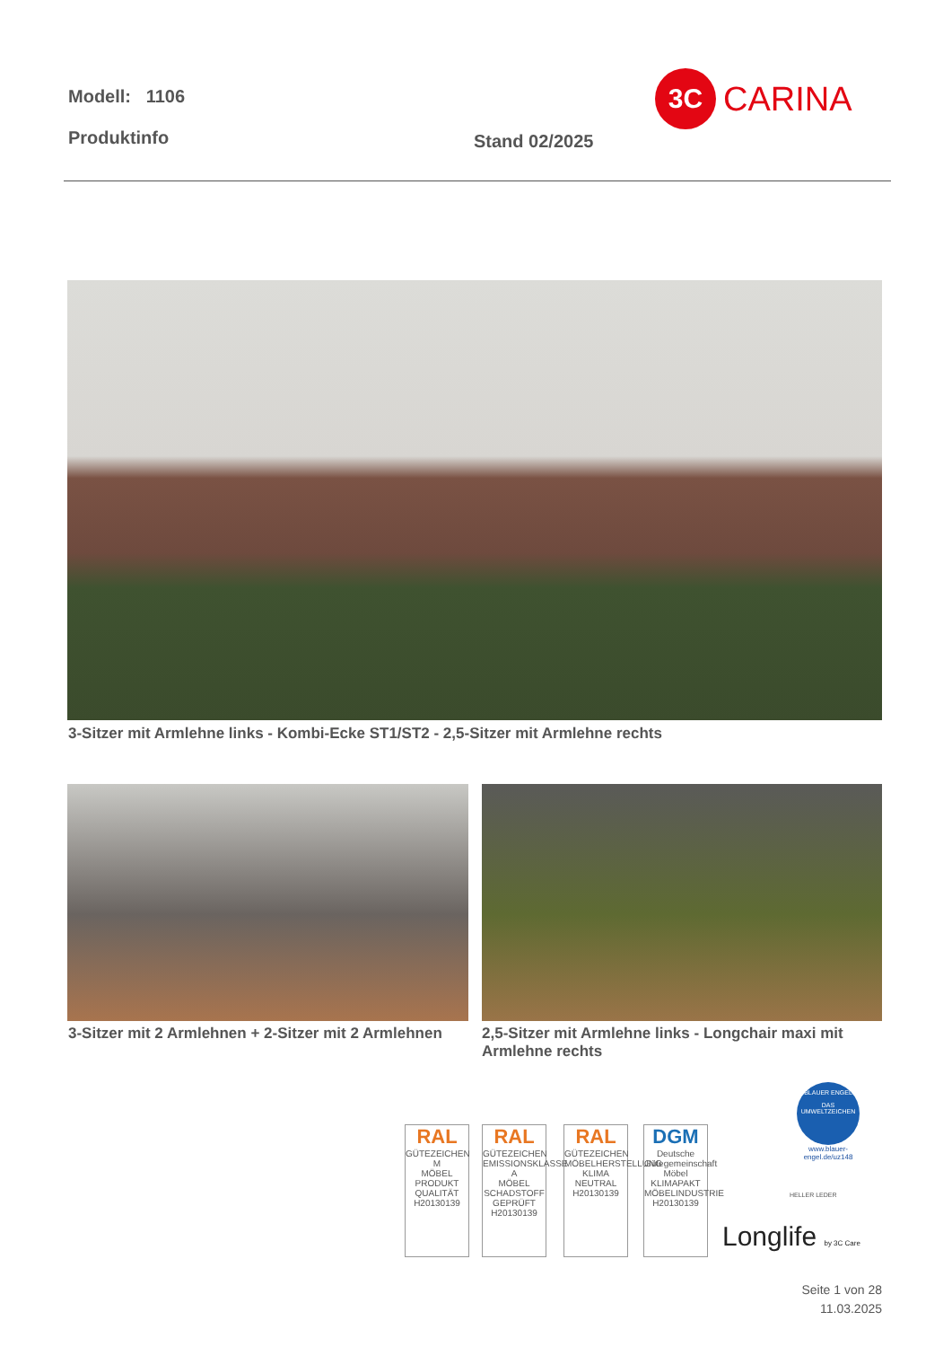Modell: 1106
Produktinfo
Stand 02/2025
3C
CARINA
3-Sitzer mit Armlehne links - Kombi-Ecke ST1/ST2 - 2,5-Sitzer mit Armlehne rechts
3-Sitzer mit 2 Armlehnen + 2-Sitzer mit 2 Armlehnen
2,5-Sitzer mit Armlehne links - Longchair maxi mit Armlehne rechts
RAL
GÜTEZEICHEN
M
MÖBEL PRODUKT QUALITÄT
H20130139
RAL
GÜTEZEICHEN
EMISSIONSKLASSE A
MÖBEL SCHADSTOFF GEPRÜFT
H20130139
RAL
GÜTEZEICHEN
MÖBELHERSTELLUNG KLIMA NEUTRAL
H20130139
DGM
Deutsche Gütegemeinschaft Möbel
KLIMAPAKT MÖBELINDUSTRIE
H20130139
BLAUER ENGEL
DAS UMWELTZEICHEN
www.blauer-engel.de/uz148
HELLER LEDER
Longlife by 3C Care
Seite 1 von 28
11.03.2025